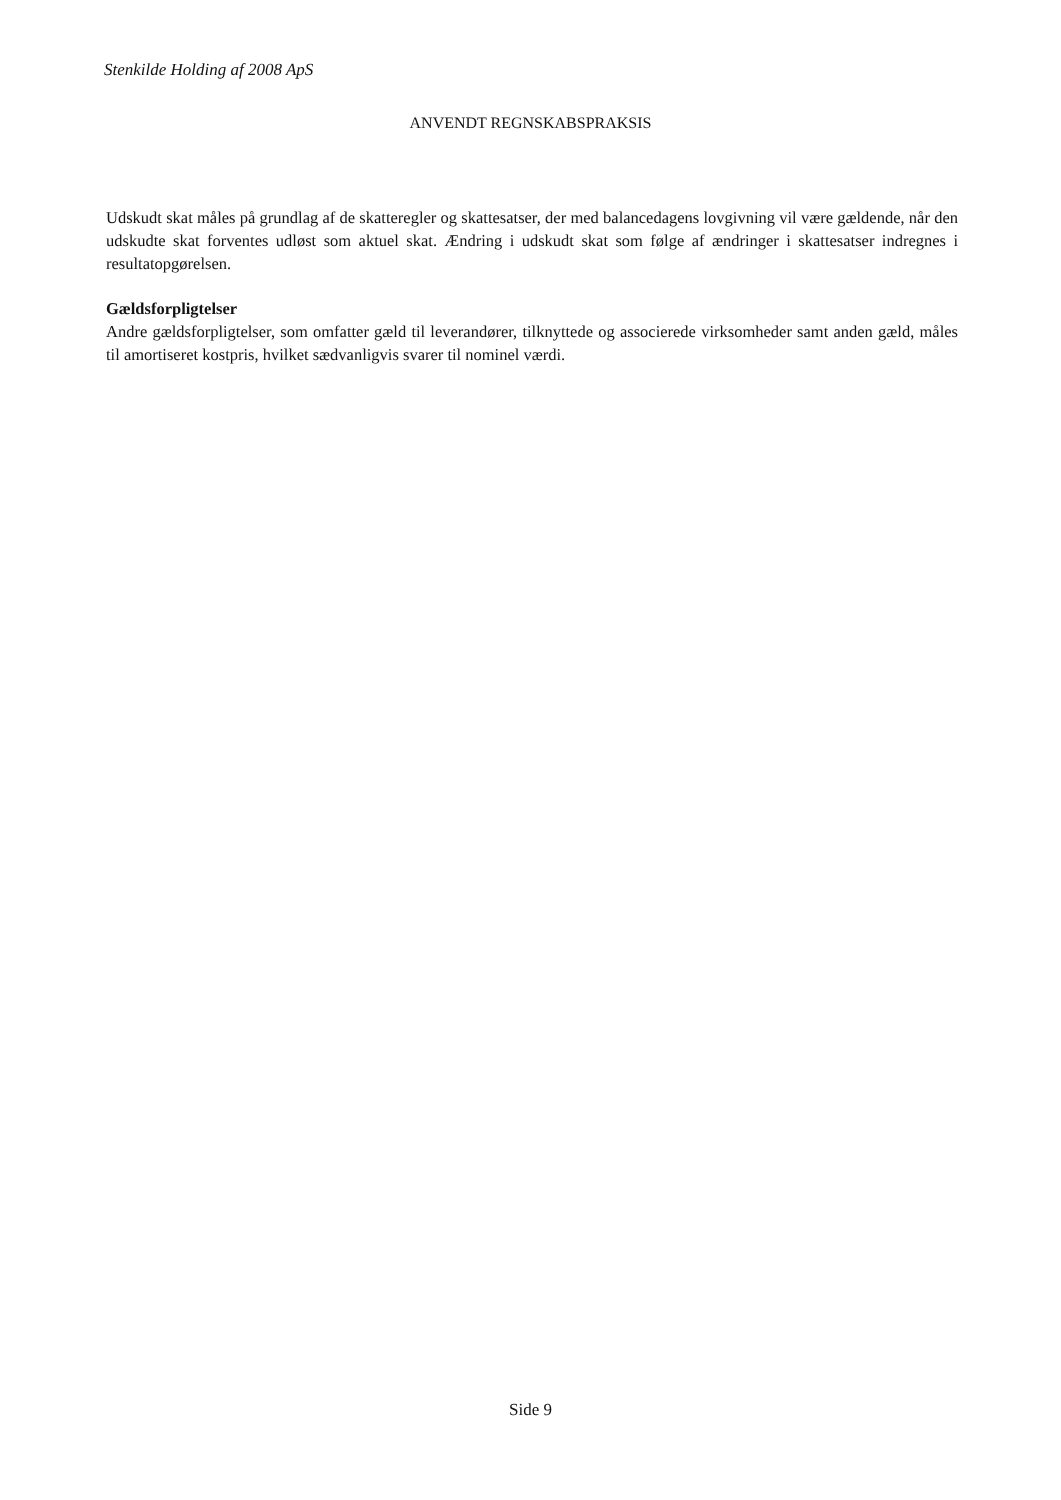Stenkilde Holding af 2008 ApS
ANVENDT REGNSKABSPRAKSIS
Udskudt skat måles på grundlag af de skatteregler og skattesatser, der med balancedagens lovgivning vil være gældende, når den udskudte skat forventes udløst som aktuel skat. Ændring i udskudt skat som følge af ændringer i skattesatser indregnes i resultatopgørelsen.
Gældsforpligtelser
Andre gældsforpligtelser, som omfatter gæld til leverandører, tilknyttede og associerede virksomheder samt anden gæld, måles til amortiseret kostpris, hvilket sædvanligvis svarer til nominel værdi.
Side 9